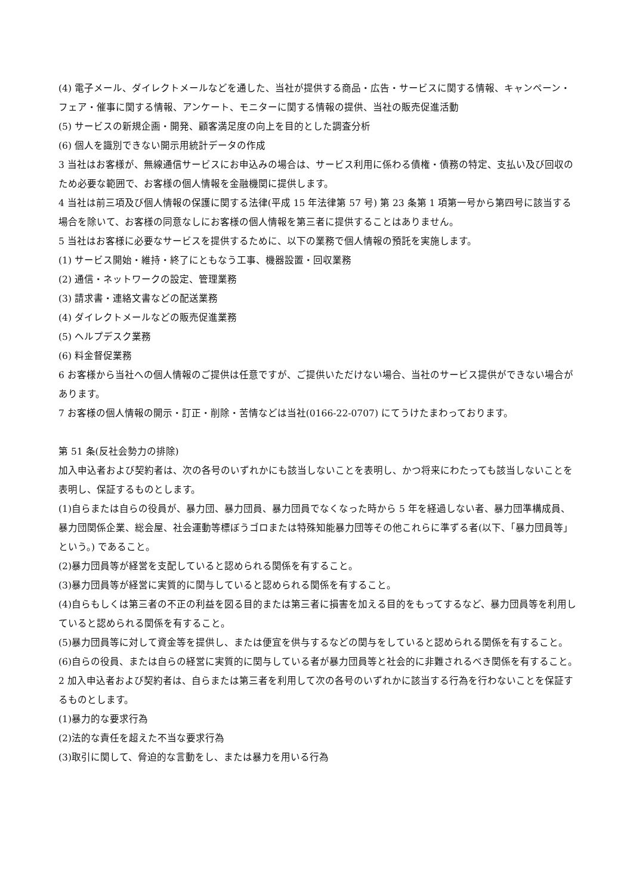(4) 電子メール、ダイレクトメールなどを通した、当社が提供する商品・広告・サービスに関する情報、キャンペーン・フェア・催事に関する情報、アンケート、モニターに関する情報の提供、当社の販売促進活動
(5) サービスの新規企画・開発、顧客満足度の向上を目的とした調査分析
(6) 個人を識別できない開示用統計データの作成
3 当社はお客様が、無線通信サービスにお申込みの場合は、サービス利用に係わる債権・債務の特定、支払い及び回収のため必要な範囲で、お客様の個人情報を金融機関に提供します。
4 当社は前三項及び個人情報の保護に関する法律(平成 15 年法律第 57 号) 第 23 条第 1 項第一号から第四号に該当する場合を除いて、お客様の同意なしにお客様の個人情報を第三者に提供することはありません。
5 当社はお客様に必要なサービスを提供するために、以下の業務で個人情報の預託を実施します。
(1) サービス開始・維持・終了にともなう工事、機器設置・回収業務
(2) 通信・ネットワークの設定、管理業務
(3) 請求書・連絡文書などの配送業務
(4) ダイレクトメールなどの販売促進業務
(5) ヘルプデスク業務
(6) 料金督促業務
6 お客様から当社への個人情報のご提供は任意ですが、ご提供いただけない場合、当社のサービス提供ができない場合があります。
7 お客様の個人情報の開示・訂正・削除・苦情などは当社(0166-22-0707) にてうけたまわっております。
第 51 条(反社会勢力の排除)
加入申込者および契約者は、次の各号のいずれかにも該当しないことを表明し、かつ将来にわたっても該当しないことを表明し、保証するものとします。
(1)自らまたは自らの役員が、暴力団、暴力団員、暴力団員でなくなった時から 5 年を経過しない者、暴力団準構成員、暴力団関係企業、総会屋、社会運動等標ぼうゴロまたは特殊知能暴力団等その他これらに準ずる者(以下、「暴力団員等」という。) であること。
(2)暴力団員等が経営を支配していると認められる関係を有すること。
(3)暴力団員等が経営に実質的に関与していると認められる関係を有すること。
(4)自らもしくは第三者の不正の利益を図る目的または第三者に損害を加える目的をもってするなど、暴力団員等を利用していると認められる関係を有すること。
(5)暴力団員等に対して資金等を提供し、または便宜を供与するなどの関与をしていると認められる関係を有すること。
(6)自らの役員、または自らの経営に実質的に関与している者が暴力団員等と社会的に非難されるべき関係を有すること。
2 加入申込者および契約者は、自らまたは第三者を利用して次の各号のいずれかに該当する行為を行わないことを保証するものとします。
(1)暴力的な要求行為
(2)法的な責任を超えた不当な要求行為
(3)取引に関して、脅迫的な言動をし、または暴力を用いる行為